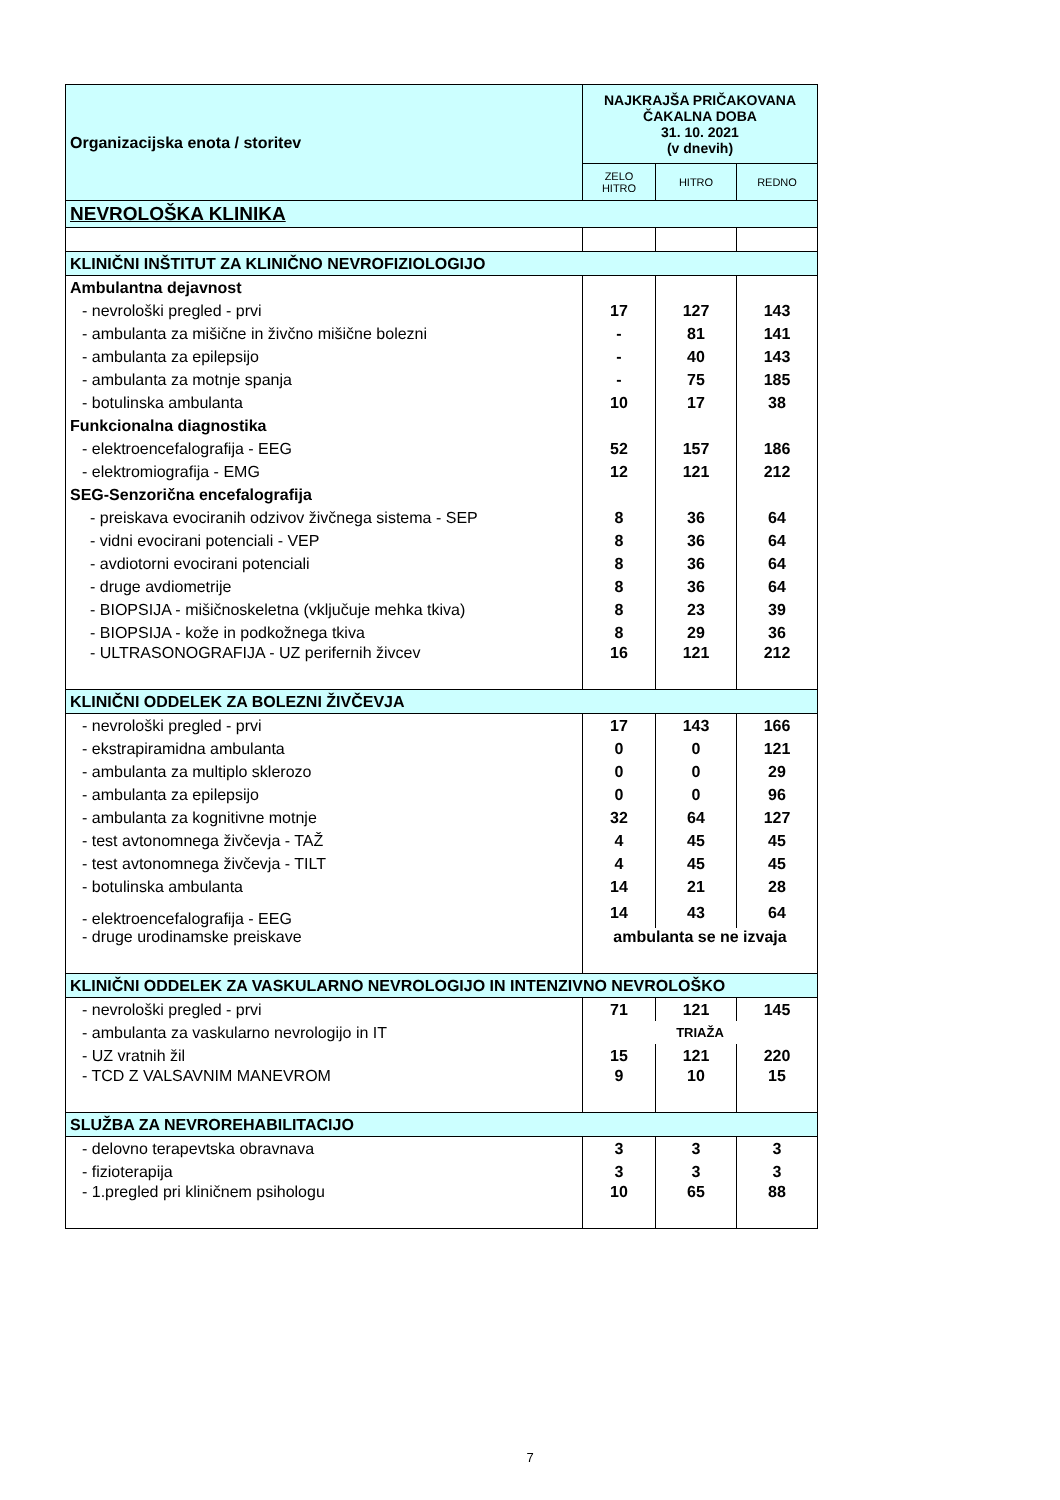| Organizacijska enota / storitev | NAJKRAJŠA PRIČAKOVANA ČAKALNA DOBA 31. 10. 2021 (v dnevih) | | |
| --- | --- | --- | --- |
| | ZELO HITRO | HITRO | REDNO |
| NEVROLOŠKA KLINIKA | | | |
| KLINIČNI INŠTITUT ZA KLINIČNO NEVROFIZIOLOGIJO | | | |
| Ambulantna dejavnost | | | |
| - nevrološki pregled - prvi | 17 | 127 | 143 |
| - ambulanta za mišične in živčno mišične bolezni | - | 81 | 141 |
| - ambulanta za epilepsijo | - | 40 | 143 |
| - ambulanta za motnje spanja | - | 75 | 185 |
| - botulinska ambulanta | 10 | 17 | 38 |
| Funkcionalna diagnostika | | | |
| - elektroencefalografija - EEG | 52 | 157 | 186 |
| - elektromiografija - EMG | 12 | 121 | 212 |
| SEG-Senzorična encefalografija | | | |
| - preiskava evociranih odzivov živčnega sistema - SEP | 8 | 36 | 64 |
| - vidni evocirani potenciali - VEP | 8 | 36 | 64 |
| - avdiotorni evocirani potenciali | 8 | 36 | 64 |
| - druge avdiometrije | 8 | 36 | 64 |
| - BIOPSIJA - mišičnoskeletna (vključuje mehka tkiva) | 8 | 23 | 39 |
| - BIOPSIJA - kože in podkožnega tkiva | 8 | 29 | 36 |
| - ULTRASONOGRAFIJA - UZ perifernih živcev | 16 | 121 | 212 |
| KLINIČNI ODDELEK ZA BOLEZNI ŽIVČEVJA | | | |
| - nevrološki pregled - prvi | 17 | 143 | 166 |
| - ekstrapiramidna ambulanta | 0 | 0 | 121 |
| - ambulanta za multiplo sklerozo | 0 | 0 | 29 |
| - ambulanta za epilepsijo | 0 | 0 | 96 |
| - ambulanta za kognitivne motnje | 32 | 64 | 127 |
| - test avtonomnega živčevja - TAŽ | 4 | 45 | 45 |
| - test avtonomnega živčevja - TILT | 4 | 45 | 45 |
| - botulinska ambulanta | 14 | 21 | 28 |
| - elektroencefalografija - EEG | 14 | 43 | 64 |
| - druge urodinamske preiskave | ambulanta se ne izvaja | | |
| KLINIČNI ODDELEK ZA VASKULARNO NEVROLOGIJO IN INTENZIVNO NEVROLOŠKO | | | |
| - nevrološki pregled - prvi | 71 | 121 | 145 |
| - ambulanta za vaskularno nevrologijo in IT | TRIAŽA | | |
| - UZ vratnih žil | 15 | 121 | 220 |
| - TCD Z VALSAVNIM MANEVROM | 9 | 10 | 15 |
| SLUŽBA ZA NEVROREHABILITACIJO | | | |
| - delovno terapevtska obravnava | 3 | 3 | 3 |
| - fizioterapija | 3 | 3 | 3 |
| - 1.pregled pri kliničnem psihologu | 10 | 65 | 88 |
7